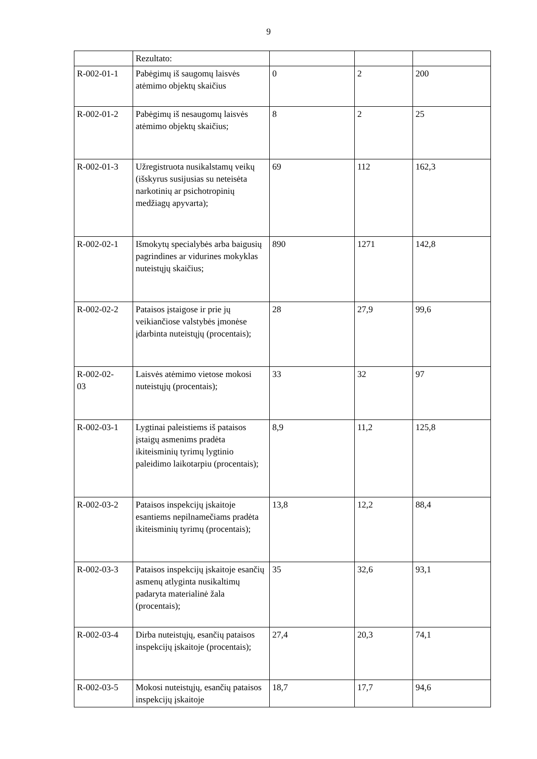9
| | Rezultato: | | | |
| R-002-01-1 | Pabėgimų iš saugomų laisvės atėmimo objektų skaičius | 0 | 2 | 200 |
| R-002-01-2 | Pabėgimų iš nesaugomų laisvės atėmimo objektų skaičius; | 8 | 2 | 25 |
| R-002-01-3 | Užregistruota nusikalstamų veikų (išskyrus susijusias su neteisėta narkotinių ar psichotropinių medžiagų apyvarta); | 69 | 112 | 162,3 |
| R-002-02-1 | Išmokytų specialybės arba baigusių pagrindines ar vidurines mokyklas nuteistųjų skaičius; | 890 | 1271 | 142,8 |
| R-002-02-2 | Pataisos įstaigose ir prie jų veikiančiose valstybės įmonėse įdarbinta nuteistųjų (procentais); | 28 | 27,9 | 99,6 |
| R-002-02- 03 | Laisvės atėmimo vietose mokosi nuteistųjų (procentais); | 33 | 32 | 97 |
| R-002-03-1 | Lygtinai paleistiems iš pataisos įstaigų asmenims pradėta ikiteisminių tyrimų lygtinio paleidimo laikotarpiu (procentais); | 8,9 | 11,2 | 125,8 |
| R-002-03-2 | Pataisos inspekcijų įskaitoje esantiems nepilnamečiams pradėta ikiteisminių tyrimų (procentais); | 13,8 | 12,2 | 88,4 |
| R-002-03-3 | Pataisos inspekcijų įskaitoje esančių asmenų atlyginta nusikaltimų padaryta materialinė žala (procentais); | 35 | 32,6 | 93,1 |
| R-002-03-4 | Dirba nuteistųjų, esančių pataisos inspekcijų įskaitoje (procentais); | 27,4 | 20,3 | 74,1 |
| R-002-03-5 | Mokosi nuteistųjų, esančių pataisos inspekcijų įskaitoje | 18,7 | 17,7 | 94,6 |